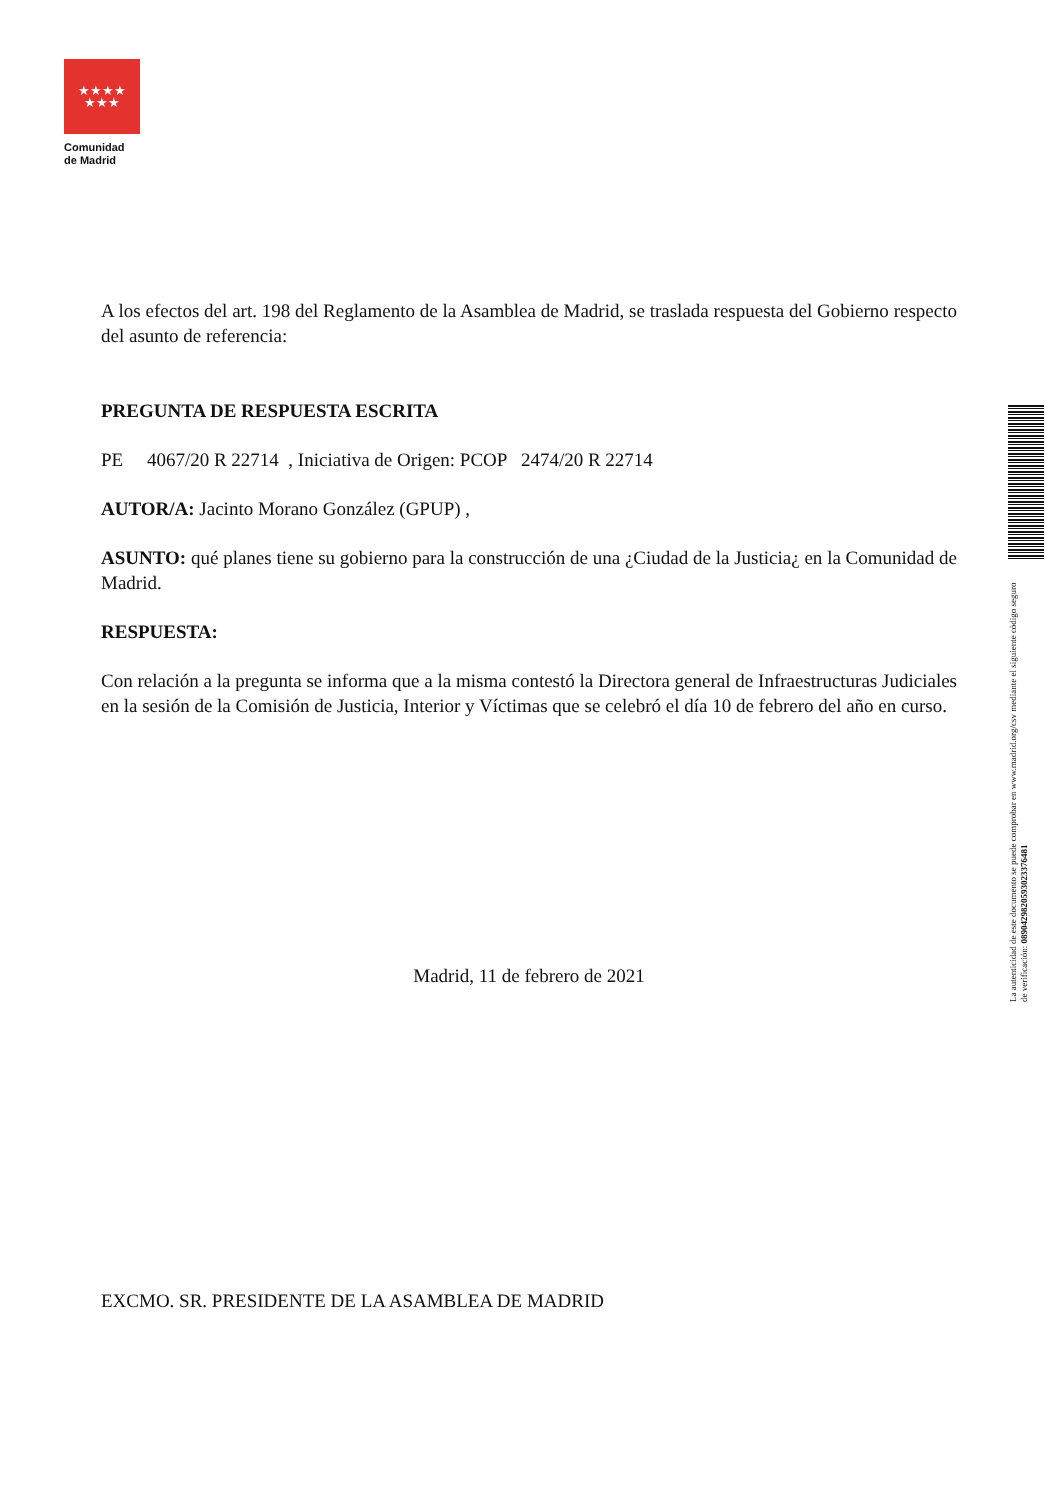★★★★
★★★
Comunidad
de Madrid
A los efectos del art. 198 del Reglamento de la Asamblea de Madrid, se traslada respuesta del Gobierno respecto del asunto de referencia:
PREGUNTA DE RESPUESTA ESCRITA
PE 4067/20 R 22714 , Iniciativa de Origen: PCOP 2474/20 R 22714
AUTOR/A: Jacinto Morano González (GPUP) ,
ASUNTO: qué planes tiene su gobierno para la construcción de una ¿Ciudad de la Justicia¿ en la Comunidad de Madrid.
RESPUESTA:
Con relación a la pregunta se informa que a la misma contestó la Directora general de Infraestructuras Judiciales en la sesión de la Comisión de Justicia, Interior y Víctimas que se celebró el día 10 de febrero del año en curso.
Madrid, 11 de febrero de 2021
EXCMO. SR. PRESIDENTE DE LA ASAMBLEA DE MADRID
La autenticidad de este documento se puede comprobar en www.madrid.org/csv mediante el siguiente código seguro de verificación: 0890429820593023376481